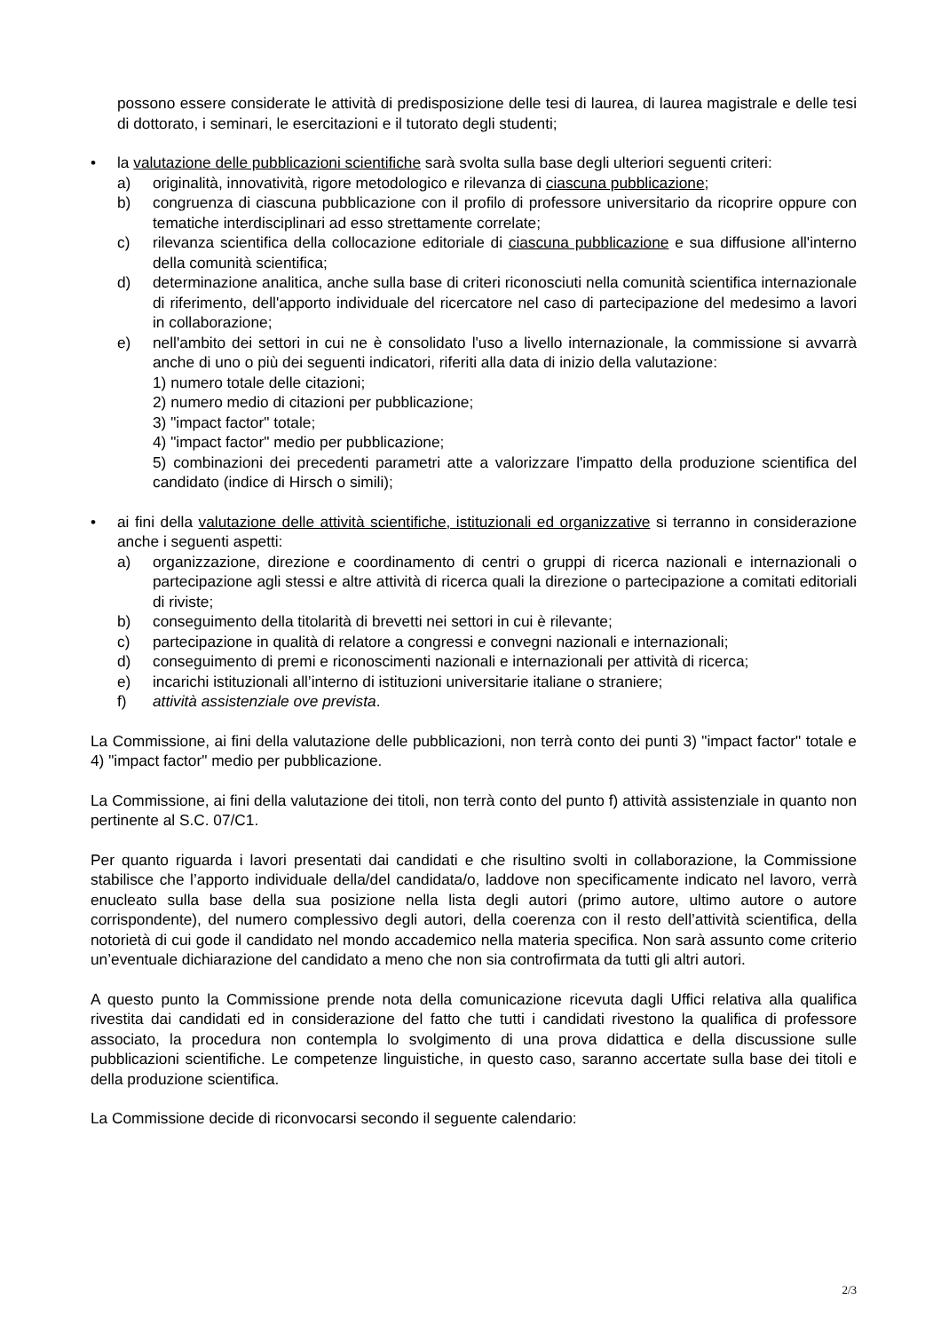possono essere considerate le attività di predisposizione delle tesi di laurea, di laurea magistrale e delle tesi di dottorato, i seminari, le esercitazioni e il tutorato degli studenti;
• la valutazione delle pubblicazioni scientifiche sarà svolta sulla base degli ulteriori seguenti criteri:
a) originalità, innovatività, rigore metodologico e rilevanza di ciascuna pubblicazione;
b) congruenza di ciascuna pubblicazione con il profilo di professore universitario da ricoprire oppure con tematiche interdisciplinari ad esso strettamente correlate;
c) rilevanza scientifica della collocazione editoriale di ciascuna pubblicazione e sua diffusione all'interno della comunità scientifica;
d) determinazione analitica, anche sulla base di criteri riconosciuti nella comunità scientifica internazionale di riferimento, dell'apporto individuale del ricercatore nel caso di partecipazione del medesimo a lavori in collaborazione;
e) nell'ambito dei settori in cui ne è consolidato l'uso a livello internazionale, la commissione si avvarrà anche di uno o più dei seguenti indicatori, riferiti alla data di inizio della valutazione:
1) numero totale delle citazioni;
2) numero medio di citazioni per pubblicazione;
3) "impact factor" totale;
4) "impact factor" medio per pubblicazione;
5) combinazioni dei precedenti parametri atte a valorizzare l'impatto della produzione scientifica del candidato (indice di Hirsch o simili);
• ai fini della valutazione delle attività scientifiche, istituzionali ed organizzative si terranno in considerazione anche i seguenti aspetti:
a) organizzazione, direzione e coordinamento di centri o gruppi di ricerca nazionali e internazionali o partecipazione agli stessi e altre attività di ricerca quali la direzione o partecipazione a comitati editoriali di riviste;
b) conseguimento della titolarità di brevetti nei settori in cui è rilevante;
c) partecipazione in qualità di relatore a congressi e convegni nazionali e internazionali;
d) conseguimento di premi e riconoscimenti nazionali e internazionali per attività di ricerca;
e) incarichi istituzionali all’interno di istituzioni universitarie italiane o straniere;
f) attività assistenziale ove prevista.
La Commissione, ai fini della valutazione delle pubblicazioni, non terrà conto dei punti 3) "impact factor" totale e 4) "impact factor" medio per pubblicazione.
La Commissione, ai fini della valutazione dei titoli, non terrà conto del punto f) attività assistenziale in quanto non pertinente al S.C. 07/C1.
Per quanto riguarda i lavori presentati dai candidati e che risultino svolti in collaborazione, la Commissione stabilisce che l’apporto individuale della/del candidata/o, laddove non specificamente indicato nel lavoro, verrà enucleato sulla base della sua posizione nella lista degli autori (primo autore, ultimo autore o autore corrispondente), del numero complessivo degli autori, della coerenza con il resto dell’attività scientifica, della notorietà di cui gode il candidato nel mondo accademico nella materia specifica. Non sarà assunto come criterio un’eventuale dichiarazione del candidato a meno che non sia controfirmata da tutti gli altri autori.
A questo punto la Commissione prende nota della comunicazione ricevuta dagli Uffici relativa alla qualifica rivestita dai candidati ed in considerazione del fatto che tutti i candidati rivestono la qualifica di professore associato, la procedura non contempla lo svolgimento di una prova didattica e della discussione sulle pubblicazioni scientifiche. Le competenze linguistiche, in questo caso, saranno accertate sulla base dei titoli e della produzione scientifica.
La Commissione decide di riconvocarsi secondo il seguente calendario:
2/3